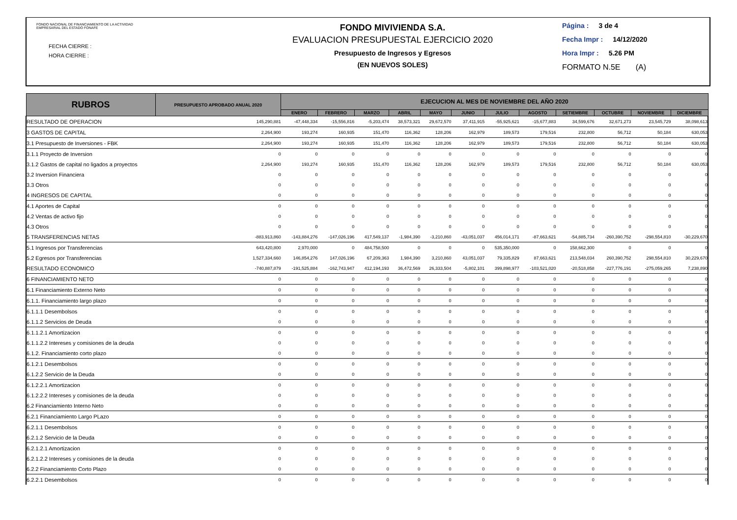FONDO NACIONAL DE FINANCIAMIENTO DE LA ACTIVIDAD
EMPRESARIAL DEL ESTADO FONAFE
FECHA CIERRE :
HORA CIERRE :
FONDO MIVIVIENDA S.A.
EVALUACION PRESUPUESTAL EJERCICIO 2020
Presupuesto de Ingresos y Egresos
(EN NUEVOS SOLES)
Página : 3 de 4
Fecha Impr : 14/12/2020
Hora Impr : 5.26 PM
FORMATO N.5E (A)
| RUBROS | PRESUPUESTO APROBADO ANUAL 2020 | EJECUCION AL MES DE NOVIEMBRE DEL AÑO 2020 | | | | | | | | | | | |
| --- | --- | --- | --- | --- | --- | --- | --- | --- | --- | --- | --- | --- | --- |
| | | ENERO | FEBRERO | MARZO | ABRIL | MAYO | JUNIO | JULIO | AGOSTO | SETIEMBRE | OCTUBRE | NOVIEMBRE | DICIEMBRE |
| RESULTADO DE OPERACION | 145,290,881 | -47,448,334 | -15,556,816 | -5,203,474 | 38,573,321 | 29,672,570 | 37,411,915 | -55,925,621 | -15,677,883 | 34,599,676 | 32,671,273 | 23,545,729 | 38,098,613 |
| 3 GASTOS DE CAPITAL | 2,264,900 | 193,274 | 160,935 | 151,470 | 116,362 | 128,206 | 162,979 | 189,573 | 179,516 | 232,800 | 56,712 | 50,184 | 630,053 |
| 3.1 Presupuesto de Inversiones - FBK | 2,264,900 | 193,274 | 160,935 | 151,470 | 116,362 | 128,206 | 162,979 | 189,573 | 179,516 | 232,800 | 56,712 | 50,184 | 630,053 |
| 3.1.1 Proyecto de Inversion | 0 | 0 | 0 | 0 | 0 | 0 | 0 | 0 | 0 | 0 | 0 | 0 | 0 |
| 3.1.2 Gastos de capital no ligados a proyectos | 2,264,900 | 193,274 | 160,935 | 151,470 | 116,362 | 128,206 | 162,979 | 189,573 | 179,516 | 232,800 | 56,712 | 50,184 | 630,053 |
| 3.2 Inversion Financiera | 0 | 0 | 0 | 0 | 0 | 0 | 0 | 0 | 0 | 0 | 0 | 0 | 0 |
| 3.3 Otros | 0 | 0 | 0 | 0 | 0 | 0 | 0 | 0 | 0 | 0 | 0 | 0 | 0 |
| 4 INGRESOS DE CAPITAL | 0 | 0 | 0 | 0 | 0 | 0 | 0 | 0 | 0 | 0 | 0 | 0 | 0 |
| 4.1 Aportes de Capital | 0 | 0 | 0 | 0 | 0 | 0 | 0 | 0 | 0 | 0 | 0 | 0 | 0 |
| 4.2 Ventas de activo fijo | 0 | 0 | 0 | 0 | 0 | 0 | 0 | 0 | 0 | 0 | 0 | 0 | 0 |
| 4.3 Otros | 0 | 0 | 0 | 0 | 0 | 0 | 0 | 0 | 0 | 0 | 0 | 0 | 0 |
| 5 TRANSFERENCIAS NETAS | -883,913,860 | -143,884,276 | -147,026,196 | 417,549,137 | -1,984,390 | -3,210,860 | -43,051,037 | 456,014,171 | -87,663,621 | -54,885,734 | -260,390,752 | -298,554,810 | -30,229,670 |
| 5.1 Ingresos por Transferencias | 643,420,800 | 2,970,000 | 0 | 484,758,500 | 0 | 0 | 0 | 535,350,000 | 0 | 158,662,300 | 0 | 0 | 0 |
| 5.2 Egresos por Transferencias | 1,527,334,660 | 146,854,276 | 147,026,196 | 67,209,363 | 1,984,390 | 3,210,860 | 43,051,037 | 79,335,829 | 87,663,621 | 213,548,034 | 260,390,752 | 298,554,810 | 30,229,670 |
| RESULTADO ECONOMICO | -740,887,879 | -191,525,884 | -162,743,947 | 412,194,193 | 36,472,569 | 26,333,504 | -5,802,101 | 399,898,977 | -103,521,020 | -20,518,858 | -227,776,191 | -275,059,265 | 7,238,890 |
| 6 FINANCIAMIENTO NETO | 0 | 0 | 0 | 0 | 0 | 0 | 0 | 0 | 0 | 0 | 0 | 0 | 0 |
| 6.1 Financiamiento Externo Neto | 0 | 0 | 0 | 0 | 0 | 0 | 0 | 0 | 0 | 0 | 0 | 0 | 0 |
| 6.1.1. Financiamiento largo plazo | 0 | 0 | 0 | 0 | 0 | 0 | 0 | 0 | 0 | 0 | 0 | 0 | 0 |
| 6.1.1.1 Desembolsos | 0 | 0 | 0 | 0 | 0 | 0 | 0 | 0 | 0 | 0 | 0 | 0 | 0 |
| 6.1.1.2 Servicios de Deuda | 0 | 0 | 0 | 0 | 0 | 0 | 0 | 0 | 0 | 0 | 0 | 0 | 0 |
| 6.1.1.2.1 Amortizacion | 0 | 0 | 0 | 0 | 0 | 0 | 0 | 0 | 0 | 0 | 0 | 0 | 0 |
| 6.1.1.2.2 Intereses y comisiones de la deuda | 0 | 0 | 0 | 0 | 0 | 0 | 0 | 0 | 0 | 0 | 0 | 0 | 0 |
| 6.1.2. Financiamiento corto plazo | 0 | 0 | 0 | 0 | 0 | 0 | 0 | 0 | 0 | 0 | 0 | 0 | 0 |
| 6.1.2.1 Desembolsos | 0 | 0 | 0 | 0 | 0 | 0 | 0 | 0 | 0 | 0 | 0 | 0 | 0 |
| 6.1.2.2 Servicio de la Deuda | 0 | 0 | 0 | 0 | 0 | 0 | 0 | 0 | 0 | 0 | 0 | 0 | 0 |
| 6.1.2.2.1 Amortizacion | 0 | 0 | 0 | 0 | 0 | 0 | 0 | 0 | 0 | 0 | 0 | 0 | 0 |
| 6.1.2.2.2 Intereses y comisiones de la deuda | 0 | 0 | 0 | 0 | 0 | 0 | 0 | 0 | 0 | 0 | 0 | 0 | 0 |
| 6.2 Financiamiento Interno Neto | 0 | 0 | 0 | 0 | 0 | 0 | 0 | 0 | 0 | 0 | 0 | 0 | 0 |
| 6.2.1 Financiamiento Largo PLazo | 0 | 0 | 0 | 0 | 0 | 0 | 0 | 0 | 0 | 0 | 0 | 0 | 0 |
| 6.2.1.1 Desembolsos | 0 | 0 | 0 | 0 | 0 | 0 | 0 | 0 | 0 | 0 | 0 | 0 | 0 |
| 6.2.1.2 Servicio de la Deuda | 0 | 0 | 0 | 0 | 0 | 0 | 0 | 0 | 0 | 0 | 0 | 0 | 0 |
| 6.2.1.2.1 Amortizacion | 0 | 0 | 0 | 0 | 0 | 0 | 0 | 0 | 0 | 0 | 0 | 0 | 0 |
| 6.2.1.2.2 Intereses y comisiones de la deuda | 0 | 0 | 0 | 0 | 0 | 0 | 0 | 0 | 0 | 0 | 0 | 0 | 0 |
| 6.2.2 Financiamiento Corto Plazo | 0 | 0 | 0 | 0 | 0 | 0 | 0 | 0 | 0 | 0 | 0 | 0 | 0 |
| 6.2.2.1 Desembolsos | 0 | 0 | 0 | 0 | 0 | 0 | 0 | 0 | 0 | 0 | 0 | 0 | 0 |